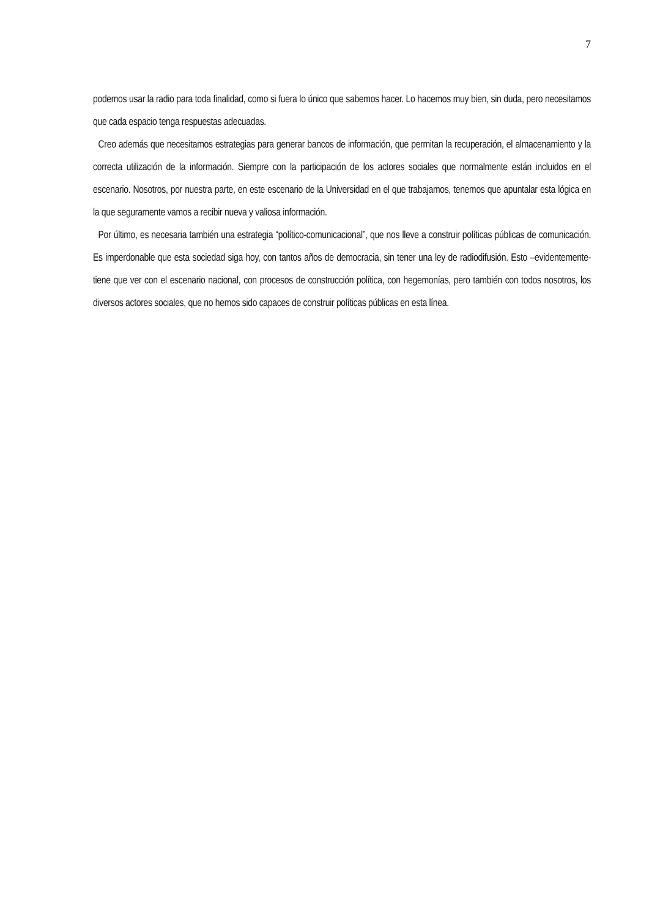7
podemos usar la radio para toda finalidad, como si fuera lo único que sabemos hacer. Lo hacemos muy bien, sin duda, pero necesitamos que cada espacio tenga respuestas adecuadas.
Creo además que necesitamos estrategias para generar bancos de información, que permitan la recuperación, el almacenamiento y la correcta utilización de la información. Siempre con la participación de los actores sociales que normalmente están incluidos en el escenario. Nosotros, por nuestra parte, en este escenario de la Universidad en el que trabajamos, tenemos que apuntalar esta lógica en la que seguramente vamos a recibir nueva y valiosa información.
Por último, es necesaria también una estrategia “político-comunicacional”, que nos lleve a construir políticas públicas de comunicación. Es imperdonable que esta sociedad siga hoy, con tantos años de democracia, sin tener una ley de radiodifusión. Esto –evidentemente- tiene que ver con el escenario nacional, con procesos de construcción política, con hegemonías, pero también con todos nosotros, los diversos actores sociales, que no hemos sido capaces de construir políticas públicas en esta línea.